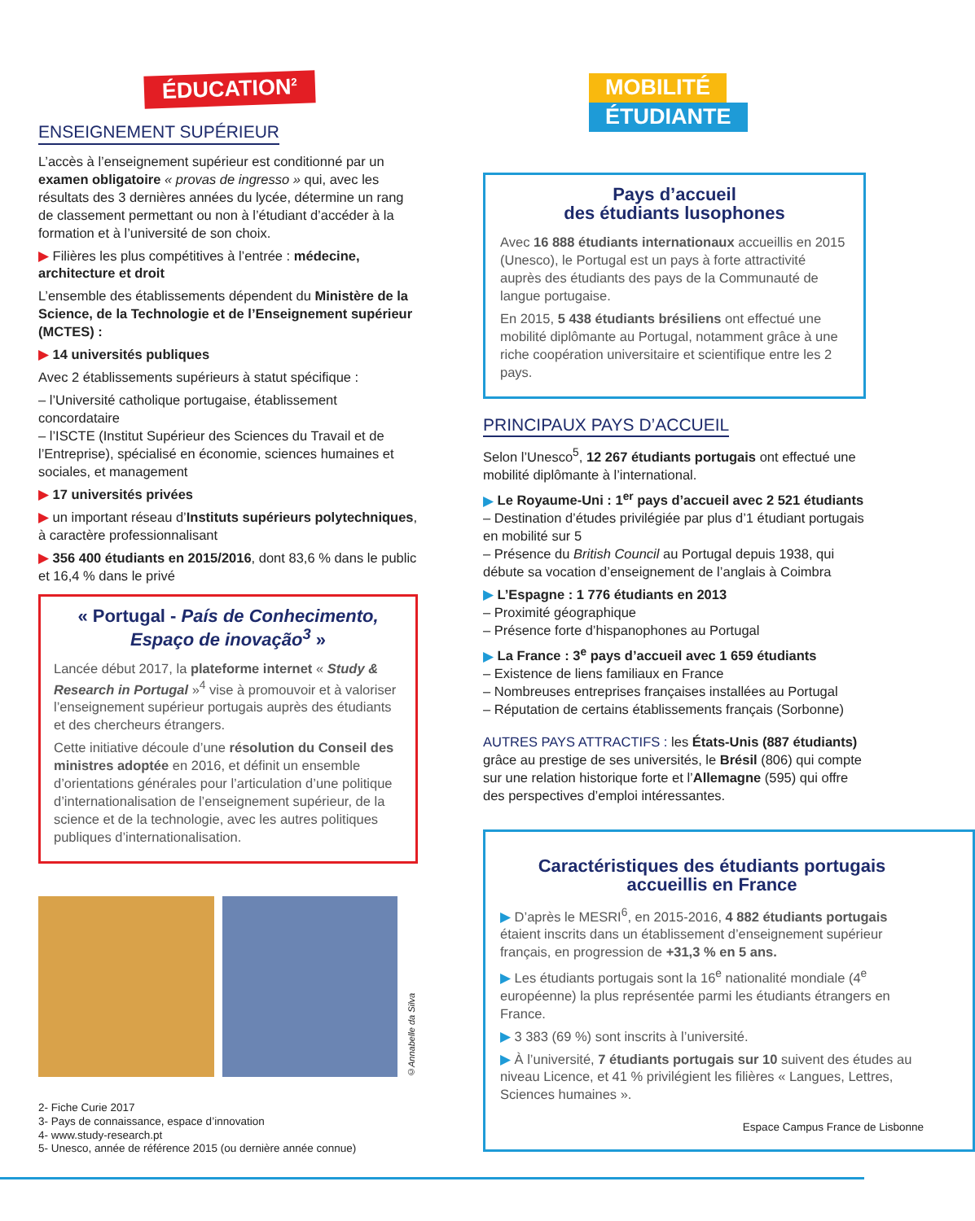ÉDUCATION<sup>2</sup>
ENSEIGNEMENT SUPÉRIEUR
L’accès à l’enseignement supérieur est conditionné par un examen obligatoire « provas de ingresso » qui, avec les résultats des 3 dernières années du lycée, détermine un rang de classement permettant ou non à l’étudiant d’accéder à la formation et à l’université de son choix.
▶ Filières les plus compétitives à l’entrée : médecine, architecture et droit
L’ensemble des établissements dépendent du Ministère de la Science, de la Technologie et de l’Enseignement supérieur (MCTES) :
▶ 14 universités publiques
Avec 2 établissements supérieurs à statut spécifique :
– l’Université catholique portugaise, établissement concordataire
– l’ISCTE (Institut Supérieur des Sciences du Travail et de l’Entreprise), spécialisé en économie, sciences humaines et sociales, et management
▶ 17 universités privées
▶ un important réseau d’Instituts supérieurs polytechniques, à caractère professionnalisant
▶ 356 400 étudiants en 2015/2016, dont 83,6 % dans le public et 16,4 % dans le privé
« Portugal - País de Conhecimento, Espaço de inovação<sup>3</sup> »
Lancée début 2017, la plateforme internet « Study & Research in Portugal »<sup>4</sup> vise à promouvoir et à valoriser l’enseignement supérieur portugais auprès des étudiants et des chercheurs étrangers.
Cette initiative découle d’une résolution du Conseil des ministres adoptée en 2016, et définit un ensemble d’orientations générales pour l’articulation d’une politique d’internationalisation de l’enseignement supérieur, de la science et de la technologie, avec les autres politiques publiques d’internationalisation.
©Annabelle da Silva
2- Fiche Curie 2017
3- Pays de connaissance, espace d’innovation
4- www.study-research.pt
5- Unesco, année de référence 2015 (ou dernière année connue)
MOBILITÉ
ÉTUDIANTE
Pays d’accueil
des étudiants lusophones
Avec 16 888 étudiants internationaux accueillis en 2015 (Unesco), le Portugal est un pays à forte attractivité auprès des étudiants des pays de la Communauté de langue portugaise.
En 2015, 5 438 étudiants brésiliens ont effectué une mobilité diplômante au Portugal, notamment grâce à une riche coopération universitaire et scientifique entre les 2 pays.
PRINCIPAUX PAYS D’ACCUEIL
Selon l’Unesco<sup>5</sup>, 12 267 étudiants portugais ont effectué une mobilité diplômante à l’international.
▶ Le Royaume-Uni : 1<sup>er</sup> pays d’accueil avec 2 521 étudiants
– Destination d’études privilégiée par plus d’1 étudiant portugais en mobilité sur 5
– Présence du British Council au Portugal depuis 1938, qui débute sa vocation d’enseignement de l’anglais à Coimbra
▶ L’Espagne : 1 776 étudiants en 2013
– Proximité géographique
– Présence forte d’hispanophones au Portugal
▶ La France : 3<sup>e</sup> pays d’accueil avec 1 659 étudiants
– Existence de liens familiaux en France
– Nombreuses entreprises françaises installées au Portugal
– Réputation de certains établissements français (Sorbonne)
AUTRES PAYS ATTRACTIFS : les États-Unis (887 étudiants) grâce au prestige de ses universités, le Brésil (806) qui compte sur une relation historique forte et l’Allemagne (595) qui offre des perspectives d’emploi intéressantes.
Caractéristiques des étudiants portugais accueillis en France
▶ D’après le MESRI<sup>6</sup>, en 2015-2016, 4 882 étudiants portugais étaient inscrits dans un établissement d’enseignement supérieur français, en progression de +31,3 % en 5 ans.
▶ Les étudiants portugais sont la 16<sup>e</sup> nationalité mondiale (4<sup>e</sup> européenne) la plus représentée parmi les étudiants étrangers en France.
▶ 3 383 (69 %) sont inscrits à l’université.
▶ À l’université, 7 étudiants portugais sur 10 suivent des études au niveau Licence, et 41 % privilégient les filières « Langues, Lettres, Sciences humaines ».
Espace Campus France de Lisbonne